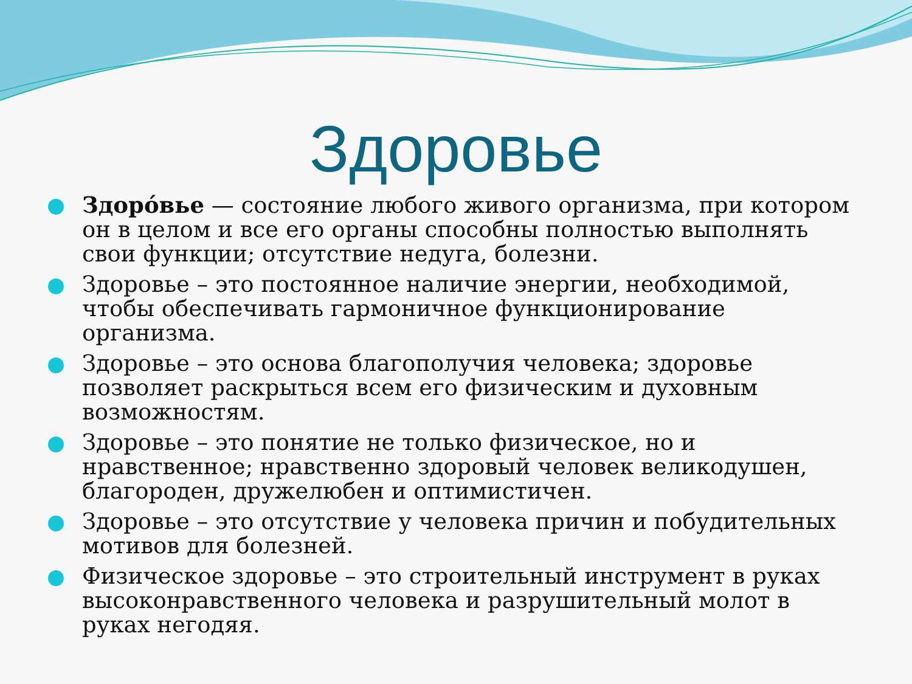Здоровье
Здоро́вье — состояние любого живого организма, при котором он в целом и все его органы способны полностью выполнять свои функции; отсутствие недуга, болезни.
Здоровье – это постоянное наличие энергии, необходимой, чтобы обеспечивать гармоничное функционирование организма.
Здоровье – это основа благополучия человека; здоровье позволяет раскрыться всем его физическим и духовным возможностям.
Здоровье – это понятие не только физическое, но и нравственное; нравственно здоровый человек великодушен, благороден, дружелюбен и оптимистичен.
Здоровье – это отсутствие у человека причин и побудительных мотивов для болезней.
Физическое здоровье – это строительный инструмент в руках высоконравственного человека и разрушительный молот в руках негодяя.